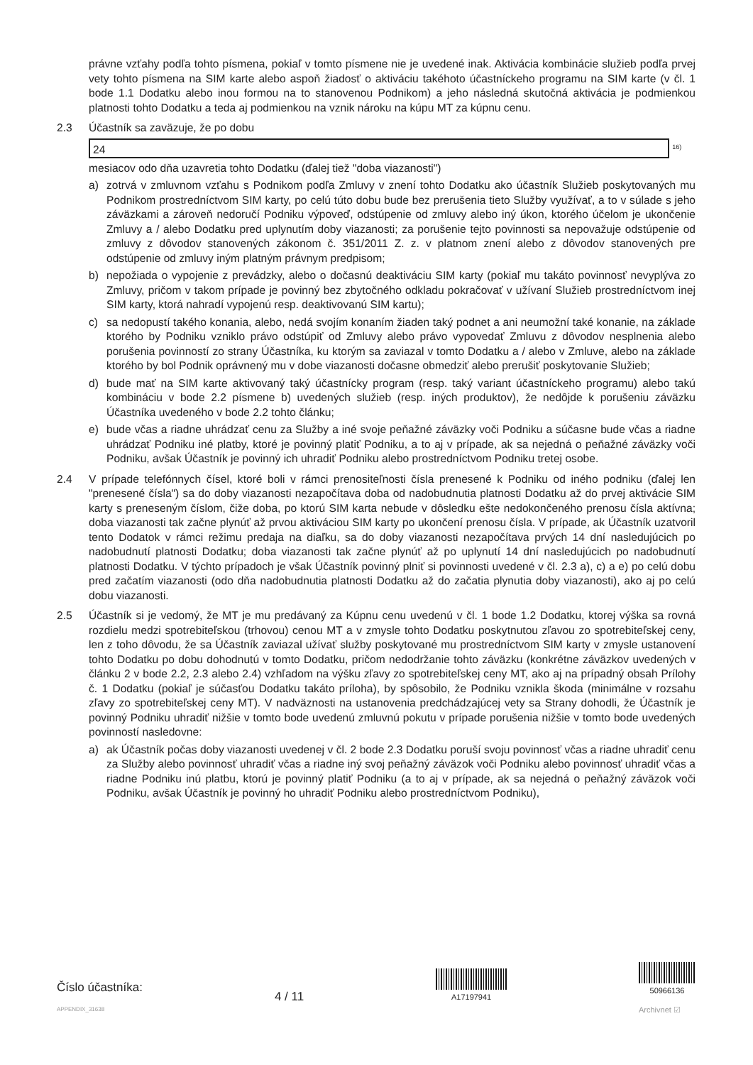právne vzťahy podľa tohto písmena, pokiaľ v tomto písmene nie je uvedené inak. Aktivácia kombinácie služieb podľa prvej vety tohto písmena na SIM karte alebo aspoň žiadosť o aktiváciu takéhoto účastníckeho programu na SIM karte (v čl. 1 bode 1.1 Dodatku alebo inou formou na to stanovenou Podnikom) a jeho následná skutočná aktivácia je podmienkou platnosti tohto Dodatku a teda aj podmienkou na vznik nároku na kúpu MT za kúpnu cenu.
2.3 Účastník sa zaväzuje, že po dobu
24 <sup>16)</sup>
mesiacov odo dňa uzavretia tohto Dodatku (ďalej tiež "doba viazanosti")
a) zotrvá v zmluvnom vzťahu s Podnikom podľa Zmluvy v znení tohto Dodatku ako účastník Služieb poskytovaných mu Podnikom prostredníctvom SIM karty, po celú túto dobu bude bez prerušenia tieto Služby využívať, a to v súlade s jeho záväzkami a zároveň nedoručí Podniku výpoveď, odstúpenie od zmluvy alebo iný úkon, ktorého účelom je ukončenie Zmluvy a / alebo Dodatku pred uplynutím doby viazanosti; za porušenie tejto povinnosti sa nepovažuje odstúpenie od zmluvy z dôvodov stanovených zákonom č. 351/2011 Z. z. v platnom znení alebo z dôvodov stanovených pre odstúpenie od zmluvy iným platným právnym predpisom;
b) nepožiada o vypojenie z prevádzky, alebo o dočasnú deaktiváciu SIM karty (pokiaľ mu takáto povinnosť nevyplýva zo Zmluvy, pričom v takom prípade je povinný bez zbytočného odkladu pokračovať v užívaní Služieb prostredníctvom inej SIM karty, ktorá nahradí vypojenú resp. deaktivovanú SIM kartu);
c) sa nedopustí takého konania, alebo, nedá svojím konaním žiaden taký podnet a ani neumožní také konanie, na základe ktorého by Podniku vzniklo právo odstúpiť od Zmluvy alebo právo vypovedať Zmluvu z dôvodov nesplnenia alebo porušenia povinností zo strany Účastníka, ku ktorým sa zaviazal v tomto Dodatku a / alebo v Zmluve, alebo na základe ktorého by bol Podnik oprávnený mu v dobe viazanosti dočasne obmedziť alebo prerušiť poskytovanie Služieb;
d) bude mať na SIM karte aktivovaný taký účastnícky program (resp. taký variant účastníckeho programu) alebo takú kombináciu v bode 2.2 písmene b) uvedených služieb (resp. iných produktov), že nedôjde k porušeniu záväzku Účastníka uvedeného v bode 2.2 tohto článku;
e) bude včas a riadne uhrádzať cenu za Služby a iné svoje peňažné záväzky voči Podniku a súčasne bude včas a riadne uhrádzať Podniku iné platby, ktoré je povinný platiť Podniku, a to aj v prípade, ak sa nejedná o peňažné záväzky voči Podniku, avšak Účastník je povinný ich uhradiť Podniku alebo prostredníctvom Podniku tretej osobe.
2.4 V prípade telefónnych čísel, ktoré boli v rámci prenositeľnosti čísla prenesené k Podniku od iného podniku (ďalej len "prenesené čísla") sa do doby viazanosti nezapočítava doba od nadobudnutia platnosti Dodatku až do prvej aktivácie SIM karty s preneseným číslom, čiže doba, po ktorú SIM karta nebude v dôsledku ešte nedokončeného prenosu čísla aktívna; doba viazanosti tak začne plynúť až prvou aktiváciou SIM karty po ukončení prenosu čísla. V prípade, ak Účastník uzatvoril tento Dodatok v rámci režimu predaja na diaľku, sa do doby viazanosti nezapočítava prvých 14 dní nasledujúcich po nadobudnutí platnosti Dodatku; doba viazanosti tak začne plynúť až po uplynutí 14 dní nasledujúcich po nadobudnutí platnosti Dodatku. V týchto prípadoch je však Účastník povinný plniť si povinnosti uvedené v čl. 2.3 a), c) a e) po celú dobu pred začatím viazanosti (odo dňa nadobudnutia platnosti Dodatku až do začatia plynutia doby viazanosti), ako aj po celú dobu viazanosti.
2.5 Účastník si je vedomý, že MT je mu predávaný za Kúpnu cenu uvedenú v čl. 1 bode 1.2 Dodatku, ktorej výška sa rovná rozdielu medzi spotrebiteľskou (trhovou) cenou MT a v zmysle tohto Dodatku poskytnutou zľavou zo spotrebiteľskej ceny, len z toho dôvodu, že sa Účastník zaviazal užívať služby poskytované mu prostredníctvom SIM karty v zmysle ustanovení tohto Dodatku po dobu dohodnutú v tomto Dodatku, pričom nedodržanie tohto záväzku (konkrétne záväzkov uvedených v článku 2 v bode 2.2, 2.3 alebo 2.4) vzhľadom na výšku zľavy zo spotrebiteľskej ceny MT, ako aj na prípadný obsah Prílohy č. 1 Dodatku (pokiaľ je súčasťou Dodatku takáto príloha), by spôsobilo, že Podniku vznikla škoda (minimálne v rozsahu zľavy zo spotrebiteľskej ceny MT). V nadväznosti na ustanovenia predchádzajúcej vety sa Strany dohodli, že Účastník je povinný Podniku uhradiť nižšie v tomto bode uvedenú zmluvnú pokutu v prípade porušenia nižšie v tomto bode uvedených povinností nasledovne:
a) ak Účastník počas doby viazanosti uvedenej v čl. 2 bode 2.3 Dodatku poruší svoju povinnosť včas a riadne uhradiť cenu za Služby alebo povinnosť uhradiť včas a riadne iný svoj peňažný záväzok voči Podniku alebo povinnosť uhradiť včas a riadne Podniku inú platbu, ktorú je povinný platiť Podniku (a to aj v prípade, ak sa nejedná o peňažný záväzok voči Podniku, avšak Účastník je povinný ho uhradiť Podniku alebo prostredníctvom Podniku),
Číslo účastníka:
APPENDIX_31638
4 / 11
A17197941
50966136
Archivnet ☑